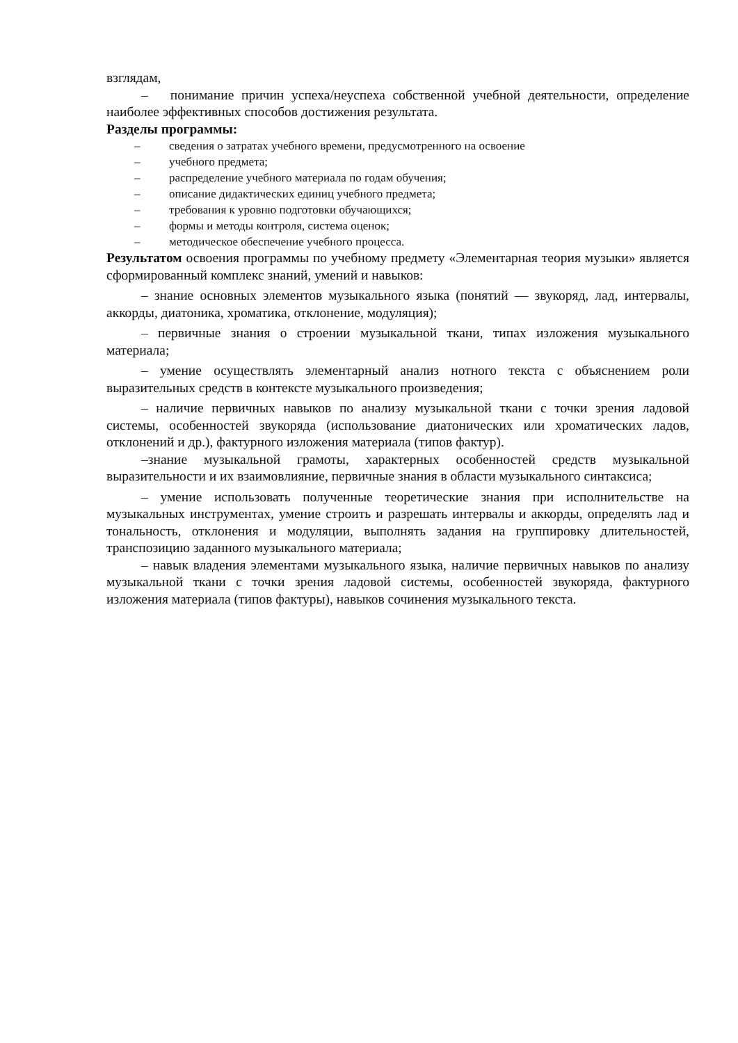взглядам,
– понимание причин успеха/неуспеха собственной учебной деятельности, определение наиболее эффективных способов достижения результата.
Разделы программы:
– сведения о затратах учебного времени, предусмотренного на освоение
– учебного предмета;
– распределение учебного материала по годам обучения;
– описание дидактических единиц учебного предмета;
– требования к уровню подготовки обучающихся;
– формы и методы контроля, система оценок;
– методическое обеспечение учебного процесса.
Результатом освоения программы по учебному предмету «Элементарная теория музыки» является сформированный комплекс знаний, умений и навыков:
– знание основных элементов музыкального языка (понятий — звукоряд, лад, интервалы, аккорды, диатоника, хроматика, отклонение, модуляция);
– первичные знания о строении музыкальной ткани, типах изложения музыкального материала;
– умение осуществлять элементарный анализ нотного текста с объяснением роли выразительных средств в контексте музыкального произведения;
– наличие первичных навыков по анализу музыкальной ткани с точки зрения ладовой системы, особенностей звукоряда (использование диатонических или хроматических ладов, отклонений и др.), фактурного изложения материала (типов фактур).
–знание музыкальной грамоты, характерных особенностей средств музыкальной выразительности и их взаимовлияние, первичные знания в области музыкального синтаксиса;
– умение использовать полученные теоретические знания при исполнительстве на музыкальных инструментах, умение строить и разрешать интервалы и аккорды, определять лад и тональность, отклонения и модуляции, выполнять задания на группировку длительностей, транспозицию заданного музыкального материала;
– навык владения элементами музыкального языка, наличие первичных навыков по анализу музыкальной ткани с точки зрения ладовой системы, особенностей звукоряда, фактурного изложения материала (типов фактуры), навыков сочинения музыкального текста.